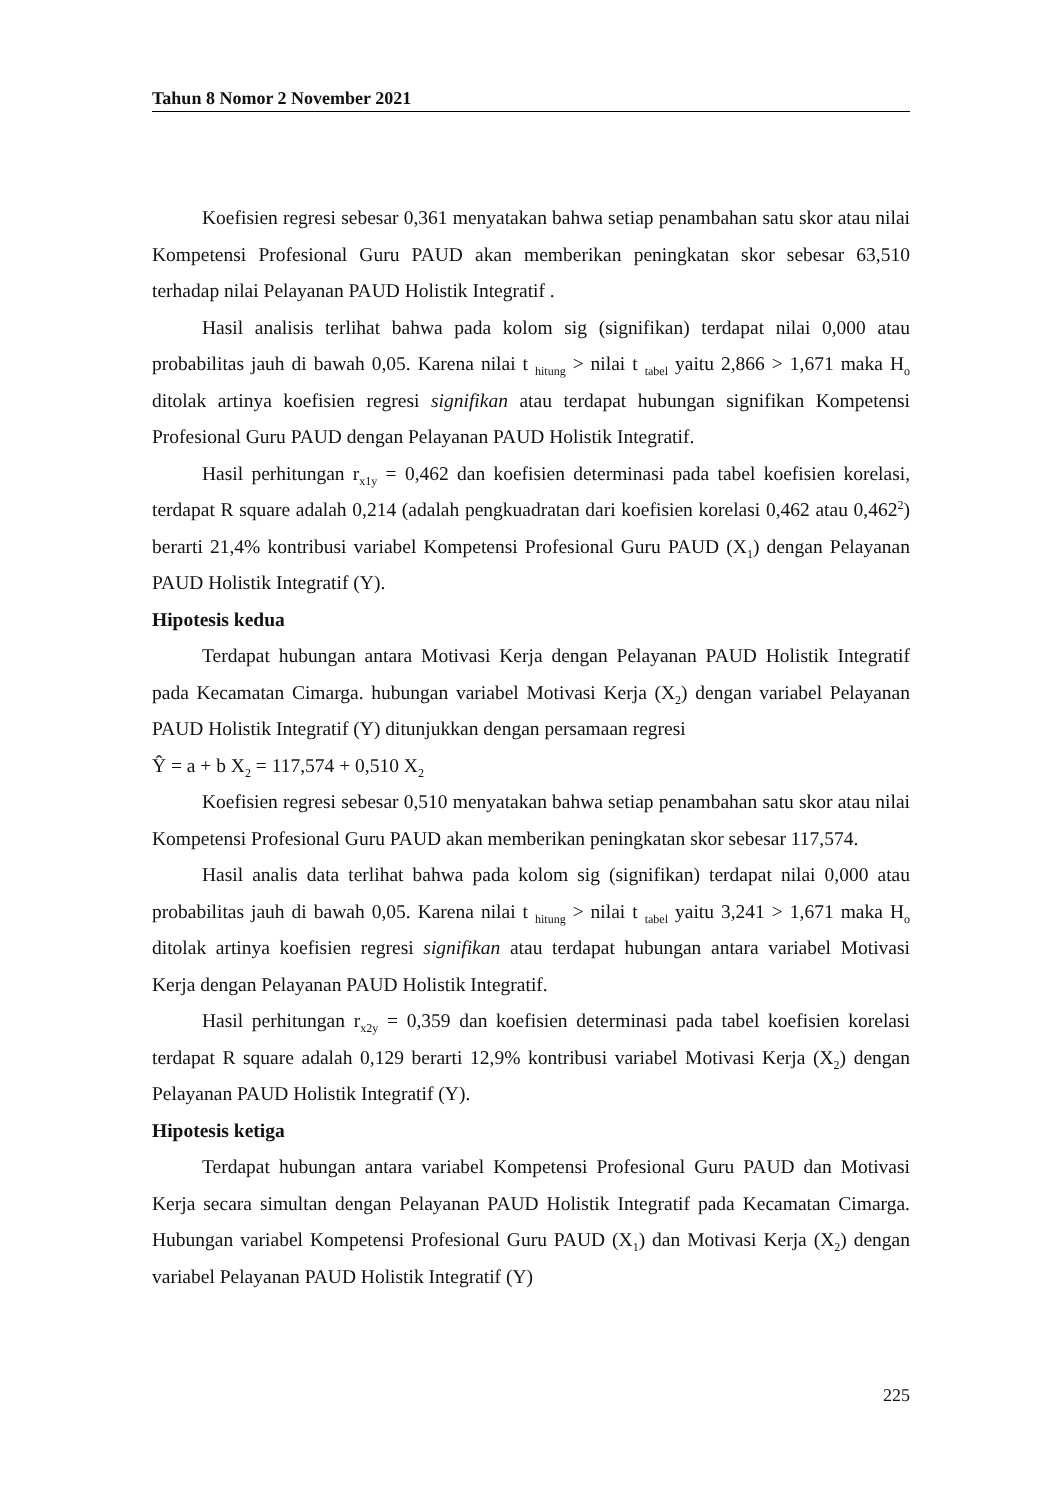Tahun 8 Nomor 2 November 2021
Koefisien regresi sebesar 0,361 menyatakan bahwa setiap penambahan satu skor atau nilai Kompetensi Profesional Guru PAUD akan memberikan peningkatan skor sebesar 63,510 terhadap nilai Pelayanan PAUD Holistik Integratif .
Hasil analisis terlihat bahwa pada kolom sig (signifikan) terdapat nilai 0,000 atau probabilitas jauh di bawah 0,05. Karena nilai t <sub>hitung</sub> > nilai t <sub>tabel</sub> yaitu 2,866 > 1,671 maka H<sub>o</sub> ditolak artinya koefisien regresi signifikan atau terdapat hubungan signifikan Kompetensi Profesional Guru PAUD dengan Pelayanan PAUD Holistik Integratif.
Hasil perhitungan r<sub>x1y</sub> = 0,462 dan koefisien determinasi pada tabel koefisien korelasi, terdapat R square adalah 0,214 (adalah pengkuadratan dari koefisien korelasi 0,462 atau 0,462<sup>2</sup>) berarti 21,4% kontribusi variabel Kompetensi Profesional Guru PAUD (X<sub>1</sub>) dengan Pelayanan PAUD Holistik Integratif (Y).
Hipotesis kedua
Terdapat hubungan antara Motivasi Kerja dengan Pelayanan PAUD Holistik Integratif pada Kecamatan Cimarga. hubungan variabel Motivasi Kerja (X<sub>2</sub>) dengan variabel Pelayanan PAUD Holistik Integratif (Y) ditunjukkan dengan persamaan regresi
Ŷ = a + b X<sub>2</sub> = 117,574 + 0,510 X<sub>2</sub>
Koefisien regresi sebesar 0,510 menyatakan bahwa setiap penambahan satu skor atau nilai Kompetensi Profesional Guru PAUD akan memberikan peningkatan skor sebesar 117,574.
Hasil analis data terlihat bahwa pada kolom sig (signifikan) terdapat nilai 0,000 atau probabilitas jauh di bawah 0,05. Karena nilai t <sub>hitung</sub> > nilai t <sub>tabel</sub> yaitu 3,241 > 1,671 maka H<sub>o</sub> ditolak artinya koefisien regresi signifikan atau terdapat hubungan antara variabel Motivasi Kerja dengan Pelayanan PAUD Holistik Integratif.
Hasil perhitungan r<sub>x2y</sub> = 0,359 dan koefisien determinasi pada tabel koefisien korelasi terdapat R square adalah 0,129 berarti 12,9% kontribusi variabel Motivasi Kerja (X<sub>2</sub>) dengan Pelayanan PAUD Holistik Integratif (Y).
Hipotesis ketiga
Terdapat hubungan antara variabel Kompetensi Profesional Guru PAUD dan Motivasi Kerja secara simultan dengan Pelayanan PAUD Holistik Integratif pada Kecamatan Cimarga. Hubungan variabel Kompetensi Profesional Guru PAUD (X<sub>1</sub>) dan Motivasi Kerja (X<sub>2</sub>) dengan variabel Pelayanan PAUD Holistik Integratif (Y)
225